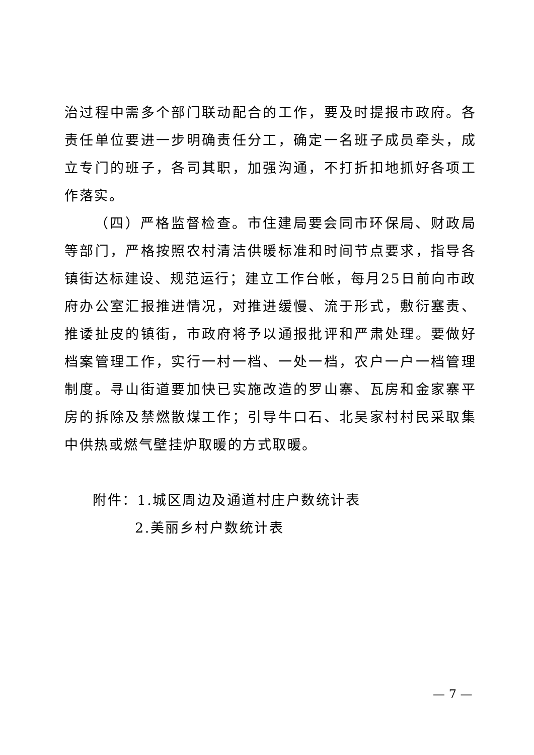治过程中需多个部门联动配合的工作，要及时提报市政府。各责任单位要进一步明确责任分工，确定一名班子成员牵头，成立专门的班子，各司其职，加强沟通，不打折扣地抓好各项工作落实。
（四）严格监督检查。市住建局要会同市环保局、财政局等部门，严格按照农村清洁供暖标准和时间节点要求，指导各镇街达标建设、规范运行；建立工作台帐，每月25日前向市政府办公室汇报推进情况，对推进缓慢、流于形式，敷衍塞责、推诿扯皮的镇街，市政府将予以通报批评和严肃处理。要做好档案管理工作，实行一村一档、一处一档，农户一户一档管理制度。寻山街道要加快已实施改造的罗山寨、瓦房和金家寨平房的拆除及禁燃散煤工作；引导牛口石、北吴家村村民采取集中供热或燃气壁挂炉取暖的方式取暖。
附件：1.城区周边及通道村庄户数统计表
2.美丽乡村户数统计表
— 7 —